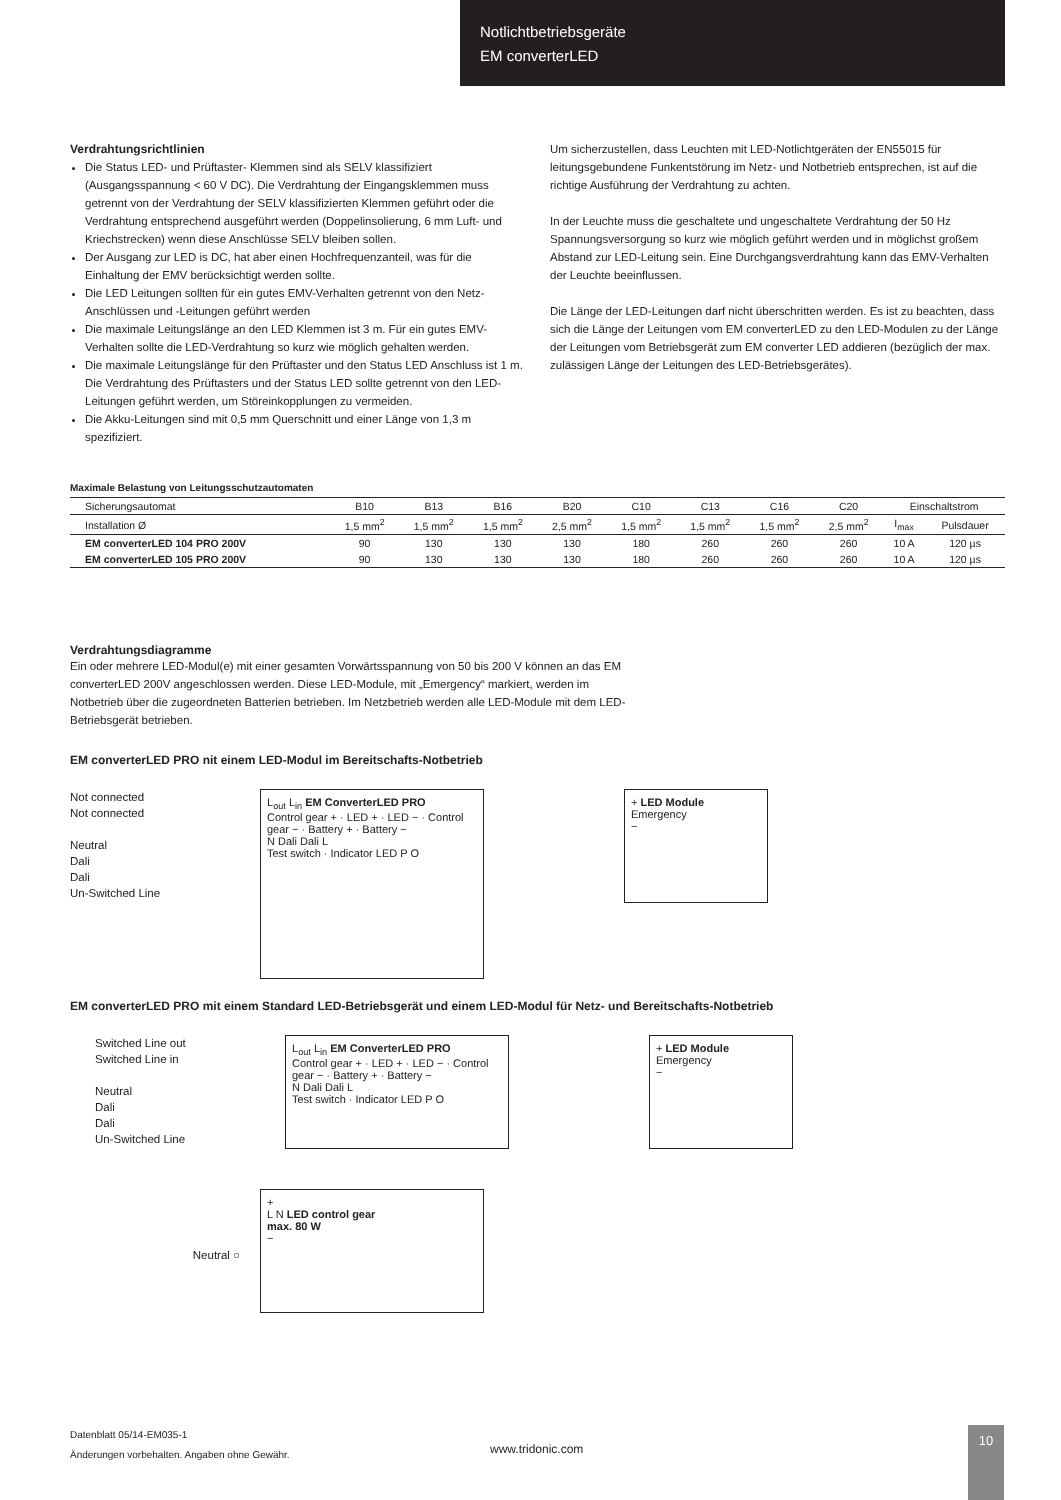Notlichtbetriebsgeräte
EM converterLED
Verdrahtungsrichtlinien
Die Status LED- und Prüftaster- Klemmen sind als SELV klassifiziert (Ausgangsspannung < 60 V DC). Die Verdrahtung der Eingangsklemmen muss getrennt von der Verdrahtung der SELV klassifizierten Klemmen geführt oder die Verdrahtung entsprechend ausgeführt werden (Doppelinsolierung, 6 mm Luft- und Kriechstrecken) wenn diese Anschlüsse SELV bleiben sollen.
Der Ausgang zur LED is DC, hat aber einen Hochfrequenzanteil, was für die Einhaltung der EMV berücksichtigt werden sollte.
Die LED Leitungen sollten für ein gutes EMV-Verhalten getrennt von den Netz-Anschlüssen und -Leitungen geführt werden
Die maximale Leitungslänge an den LED Klemmen ist 3 m. Für ein gutes EMV-Verhalten sollte die LED-Verdrahtung so kurz wie möglich gehalten werden.
Die maximale Leitungslänge für den Prüftaster und den Status LED Anschluss ist 1 m. Die Verdrahtung des Prüftasters und der Status LED sollte getrennt von den LED-Leitungen geführt werden, um Störeinkopplungen zu vermeiden.
Die Akku-Leitungen sind mit 0,5 mm Querschnitt und einer Länge von 1,3 m spezifiziert.
Um sicherzustellen, dass Leuchten mit LED-Notlichtgeräten der EN55015 für leitungsgebundene Funkentstörung im Netz- und Notbetrieb entsprechen, ist auf die richtige Ausführung der Verdrahtung zu achten.
In der Leuchte muss die geschaltete und ungeschaltete Verdrahtung der 50 Hz Spannungsversorgung so kurz wie möglich geführt werden und in möglichst großem Abstand zur LED-Leitung sein. Eine Durchgangsverdrahtung kann das EMV-Verhalten der Leuchte beeinflussen.
Die Länge der LED-Leitungen darf nicht überschritten werden. Es ist zu beachten, dass sich die Länge der Leitungen vom EM converterLED zu den LED-Modulen zu der Länge der Leitungen vom Betriebsgerät zum EM converter LED addieren (bezüglich der max. zulässigen Länge der Leitungen des LED-Betriebsgerätes).
Maximale Belastung von Leitungsschutzautomaten
| Sicherungsautomat | B10 | B13 | B16 | B20 | C10 | C13 | C16 | C20 | Einschaltstrom | |
| --- | --- | --- | --- | --- | --- | --- | --- | --- | --- | --- |
| Installation Ø | 1,5 mm<sup>2</sup> | 1,5 mm<sup>2</sup> | 1,5 mm<sup>2</sup> | 2,5 mm<sup>2</sup> | 1,5 mm<sup>2</sup> | 1,5 mm<sup>2</sup> | 1,5 mm<sup>2</sup> | 2,5 mm<sup>2</sup> | I<sub>max</sub> | Pulsdauer |
| EM converterLED 104 PRO 200V | 90 | 130 | 130 | 130 | 180 | 260 | 260 | 260 | 10 A | 120 µs |
| EM converterLED 105 PRO 200V | 90 | 130 | 130 | 130 | 180 | 260 | 260 | 260 | 10 A | 120 µs |
Verdrahtungsdiagramme
Ein oder mehrere LED-Modul(e) mit einer gesamten Vorwärtsspannung von 50 bis 200 V können an das EM converterLED 200V angeschlossen werden. Diese LED-Module, mit „Emergency“ markiert, werden im Notbetrieb über die zugeordneten Batterien betrieben. Im Netzbetrieb werden alle LED-Module mit dem LED-Betriebsgerät betrieben.
EM converterLED PRO nit einem LED-Modul im Bereitschafts-Notbetrieb
Not connected
Not connected
Neutral
Dali
Dali
Un-Switched Line
L<sub>out</sub> L<sub>in</sub> EM ConverterLED PRO
Control gear + · LED + · LED − · Control gear − · Battery + · Battery −
N Dali Dali L
Test switch · Indicator LED P O
+ LED Module
Emergency
−
EM converterLED PRO mit einem Standard LED-Betriebsgerät und einem LED-Modul für Netz- und Bereitschafts-Notbetrieb
Switched Line out
Switched Line in
Neutral
Dali
Dali
Un-Switched Line
L<sub>out</sub> L<sub>in</sub> EM ConverterLED PRO
Control gear + · LED + · LED − · Control gear − · Battery + · Battery −
N Dali Dali L
Test switch · Indicator LED P O
+ LED Module
Emergency
−
Neutral ○
+
L N LED control gear
max. 80 W
−
Datenblatt 05/14-EM035-1
Änderungen vorbehalten. Angaben ohne Gewähr.
www.tridonic.com
10